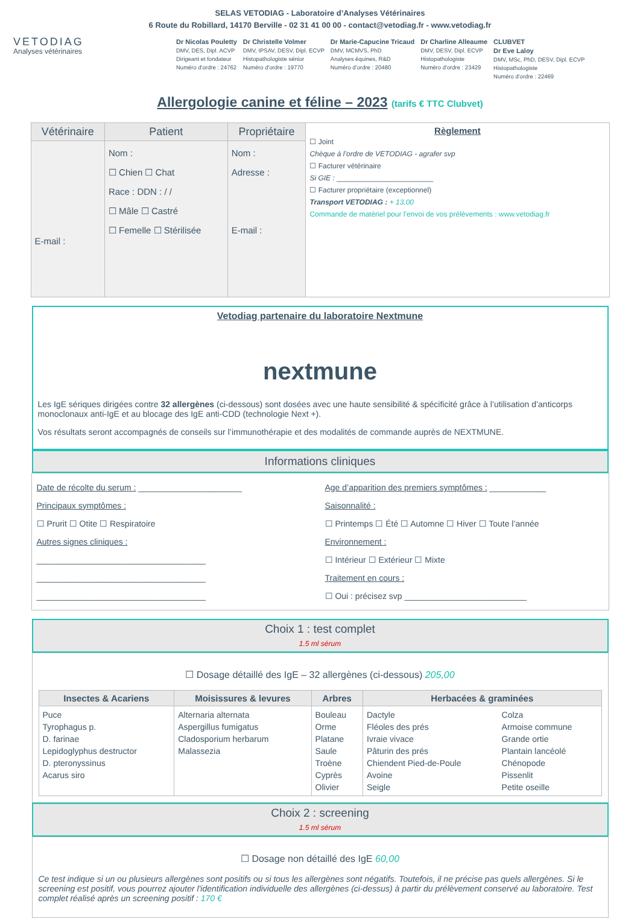SELAS VETODIAG - Laboratoire d’Analyses Vétérinaires
6 Route du Robillard, 14170 Berville - 02 31 41 00 00 - contact@vetodiag.fr - www.vetodiag.fr
VETODIAG
Analyses vétérinaires
Dr Nicolas Pouletty
DMV, DES, Dipl. ACVP
Dirigeant et fondateur
Numéro d'ordre : 24762
Dr Christelle Volmer
DMV, IPSAV, DESV, Dipl. ECVP
Histopathologiste sénior
Numéro d'ordre : 19770
Dr Marie-Capucine Tricaud
DMV, MCMVS, PhD
Analyses équines, R&D
Numéro d’ordre : 20480
Dr Charline Alleaume
DMV, DESV, Dipl. ECVP
Histopathologiste
Numéro d'ordre : 23429
CLUBVET
Dr Eve Laloy
DMV, MSc, PhD, DESV, Dipl. ECVP
Histopathologiste
Numéro d'ordre : 22469
Allergologie canine et féline – 2023 (tarifs € TTC Clubvet)
| Vétérinaire | Patient | Propriétaire | Règlement ☐ Joint Chèque à l’ordre de VETODIAG - agrafer svp ☐ Facturer vétérinaire Si GIE : ________________________ ☐ Facturer propriétaire (exceptionnel) Transport VETODIAG : + 13,00 Commande de matériel pour l’envoi de vos prélèvements : www.vetodiag.fr |
| --- | --- | --- | --- |
| E-mail : | Nom : ☐ Chien ☐ Chat Race : DDN : / / ☐ Mâle ☐ Castré ☐ Femelle ☐ Stérilisée | Nom : Adresse : E-mail : | |
Vetodiag partenaire du laboratoire Nextmune
nextmune
Les IgE sériques dirigées contre 32 allergènes (ci-dessous) sont dosées avec une haute sensibilité & spécificité grâce à l’utilisation d’anticorps monoclonaux anti-IgE et au blocage des IgE anti-CDD (technologie Next +).
Vos résultats seront accompagnés de conseils sur l’immunothérapie et des modalités de commande auprès de NEXTMUNE.
Informations cliniques
Date de récolte du serum : ______________________
Principaux symptômes :
☐ Prurit ☐ Otite ☐ Respiratoire
Autres signes cliniques :
____________________________________
____________________________________
____________________________________
Age d’apparition des premiers symptômes : ____________
Saisonnalité :
☐ Printemps ☐ Été ☐ Automne ☐ Hiver ☐ Toute l’année
Environnement :
☐ Intérieur ☐ Extérieur ☐ Mixte
Traitement en cours :
☐ Oui : précisez svp __________________________
Choix 1 : test complet
1.5 ml sérum
☐ Dosage détaillé des IgE – 32 allergènes (ci-dessous) 205,00
| Insectes & Acariens | Moisissures & levures | Arbres | Herbacées & graminées | |
| --- | --- | --- | --- | --- |
| Puce Tyrophagus p. D. farinae Lepidoglyphus destructor D. pteronyssinus Acarus siro | Alternaria alternata Aspergillus fumigatus Cladosporium herbarum Malassezia | Bouleau Orme Platane Saule Troène Cyprès Olivier | Dactyle Fléoles des prés Ivraie vivace Pâturin des prés Chiendent Pied-de-Poule Avoine Seigle | Colza Armoise commune Grande ortie Plantain lancéolé Chénopode Pissenlit Petite oseille |
Choix 2 : screening
1.5 ml sérum
☐ Dosage non détaillé des IgE 60,00
Ce test indique si un ou plusieurs allergènes sont positifs ou si tous les allergènes sont négatifs. Toutefois, il ne précise pas quels allergènes. Si le screening est positif, vous pourrez ajouter l'identification individuelle des allergènes (ci-dessus) à partir du prélèvement conservé au laboratoire. Test complet réalisé après un screening positif : 170 €